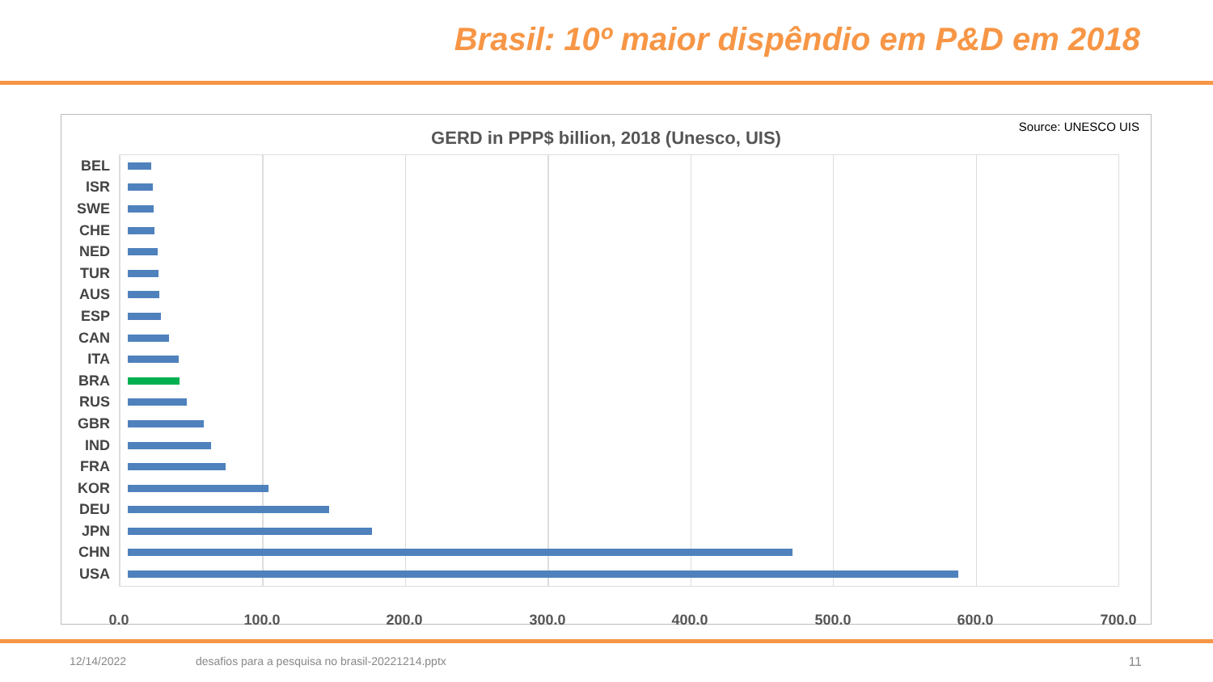Brasil: 10º maior dispêndio em P&D em 2018
Source: UNESCO UIS
GERD in PPP$ billion, 2018 (Unesco, UIS)
BEL
ISR
SWE
CHE
NED
TUR
AUS
ESP
CAN
ITA
BRA
RUS
GBR
IND
FRA
KOR
DEU
JPN
CHN
USA
0.0 100.0 200.0 300.0 400.0 500.0 600.0 700.0
12/14/2022
desafios para a pesquisa no brasil-20221214.pptx
11